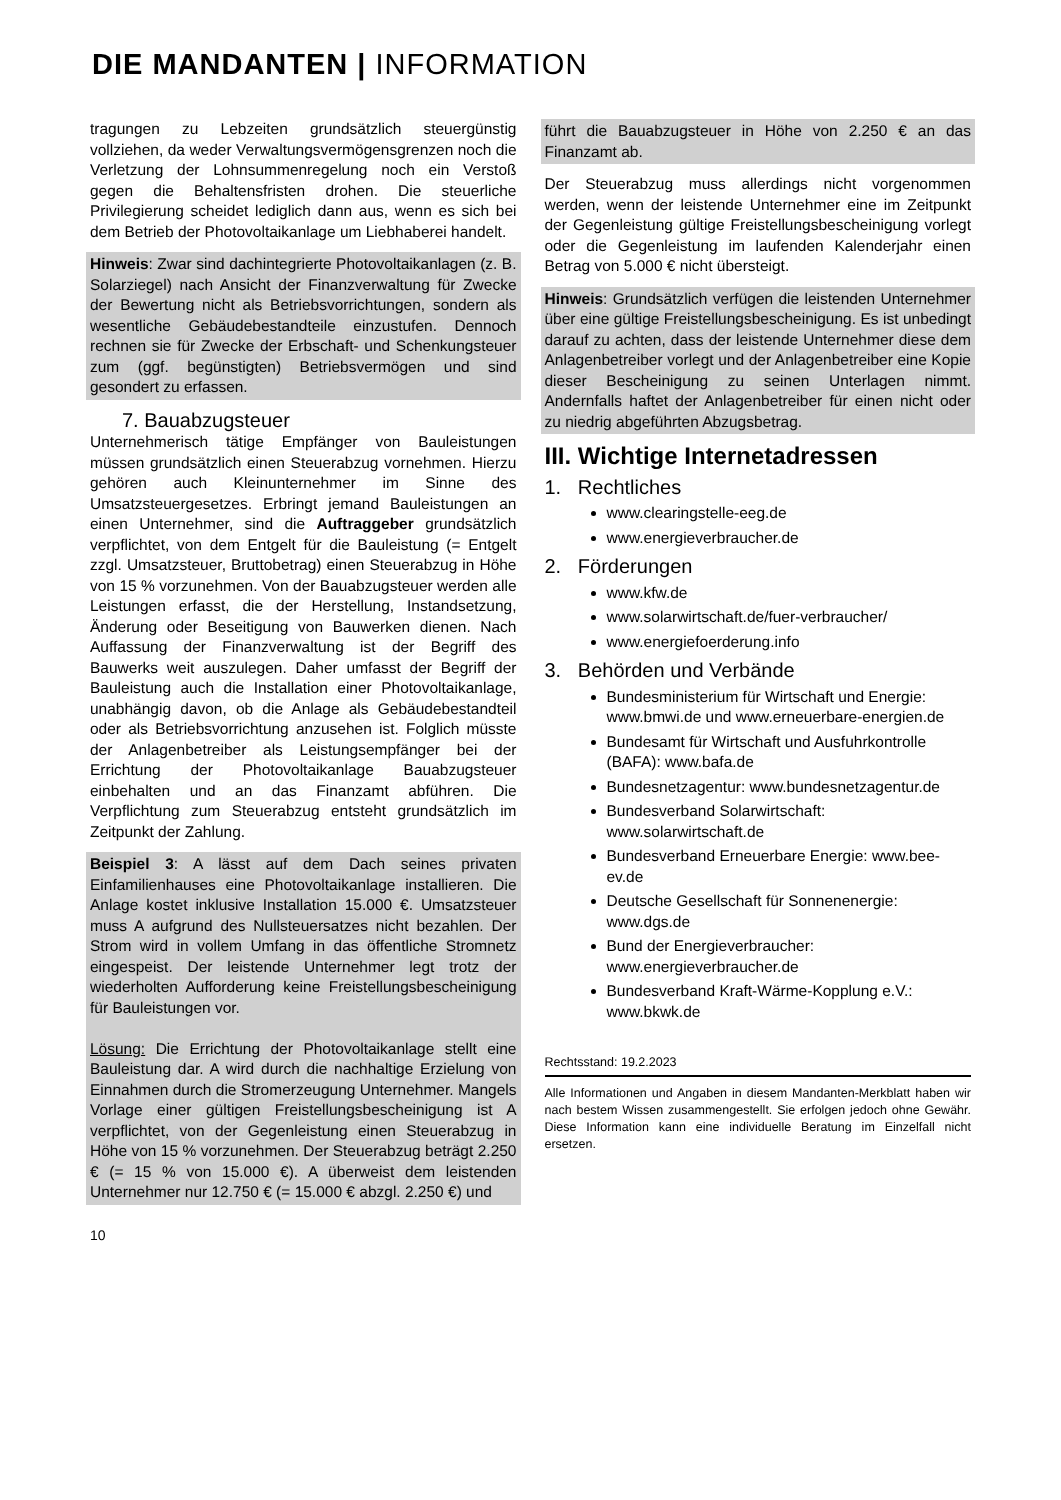DIE MANDANTEN | INFORMATION
tragungen zu Lebzeiten grundsätzlich steuergünstig vollziehen, da weder Verwaltungsvermögensgrenzen noch die Verletzung der Lohnsummenregelung noch ein Verstoß gegen die Behaltensfristen drohen. Die steuerliche Privilegierung scheidet lediglich dann aus, wenn es sich bei dem Betrieb der Photovoltaikanlage um Liebhaberei handelt.
Hinweis: Zwar sind dachintegrierte Photovoltaikanlagen (z. B. Solarziegel) nach Ansicht der Finanzverwaltung für Zwecke der Bewertung nicht als Betriebsvorrichtungen, sondern als wesentliche Gebäudebestandteile einzustufen. Dennoch rechnen sie für Zwecke der Erbschaft- und Schenkungsteuer zum (ggf. begünstigten) Betriebsvermögen und sind gesondert zu erfassen.
7. Bauabzugsteuer
Unternehmerisch tätige Empfänger von Bauleistungen müssen grundsätzlich einen Steuerabzug vornehmen. Hierzu gehören auch Kleinunternehmer im Sinne des Umsatzsteuergesetzes. Erbringt jemand Bauleistungen an einen Unternehmer, sind die Auftraggeber grundsätzlich verpflichtet, von dem Entgelt für die Bauleistung (= Entgelt zzgl. Umsatzsteuer, Bruttobetrag) einen Steuerabzug in Höhe von 15 % vorzunehmen. Von der Bauabzugsteuer werden alle Leistungen erfasst, die der Herstellung, Instandsetzung, Änderung oder Beseitigung von Bauwerken dienen. Nach Auffassung der Finanzverwaltung ist der Begriff des Bauwerks weit auszulegen. Daher umfasst der Begriff der Bauleistung auch die Installation einer Photovoltaikanlage, unabhängig davon, ob die Anlage als Gebäudebestandteil oder als Betriebsvorrichtung anzusehen ist. Folglich müsste der Anlagenbetreiber als Leistungsempfänger bei der Errichtung der Photovoltaikanlage Bauabzugsteuer einbehalten und an das Finanzamt abführen. Die Verpflichtung zum Steuerabzug entsteht grundsätzlich im Zeitpunkt der Zahlung.
Beispiel 3: A lässt auf dem Dach seines privaten Einfamilienhauses eine Photovoltaikanlage installieren. Die Anlage kostet inklusive Installation 15.000 €. Umsatzsteuer muss A aufgrund des Nullsteuersatzes nicht bezahlen. Der Strom wird in vollem Umfang in das öffentliche Stromnetz eingespeist. Der leistende Unternehmer legt trotz der wiederholten Aufforderung keine Freistellungsbescheinigung für Bauleistungen vor.
Lösung: Die Errichtung der Photovoltaikanlage stellt eine Bauleistung dar. A wird durch die nachhaltige Erzielung von Einnahmen durch die Stromerzeugung Unternehmer. Mangels Vorlage einer gültigen Freistellungsbescheinigung ist A verpflichtet, von der Gegenleistung einen Steuerabzug in Höhe von 15 % vorzunehmen. Der Steuerabzug beträgt 2.250 € (= 15 % von 15.000 €). A überweist dem leistenden Unternehmer nur 12.750 € (= 15.000 € abzgl. 2.250 €) und
10
führt die Bauabzugsteuer in Höhe von 2.250 € an das Finanzamt ab.
Der Steuerabzug muss allerdings nicht vorgenommen werden, wenn der leistende Unternehmer eine im Zeitpunkt der Gegenleistung gültige Freistellungsbescheinigung vorlegt oder die Gegenleistung im laufenden Kalenderjahr einen Betrag von 5.000 € nicht übersteigt.
Hinweis: Grundsätzlich verfügen die leistenden Unternehmer über eine gültige Freistellungsbescheinigung. Es ist unbedingt darauf zu achten, dass der leistende Unternehmer diese dem Anlagenbetreiber vorlegt und der Anlagenbetreiber eine Kopie dieser Bescheinigung zu seinen Unterlagen nimmt. Andernfalls haftet der Anlagenbetreiber für einen nicht oder zu niedrig abgeführten Abzugsbetrag.
III. Wichtige Internetadressen
1. Rechtliches
www.clearingstelle-eeg.de
www.energieverbraucher.de
2. Förderungen
www.kfw.de
www.solarwirtschaft.de/fuer-verbraucher/
www.energiefoerderung.info
3. Behörden und Verbände
Bundesministerium für Wirtschaft und Energie: www.bmwi.de und www.erneuerbare-energien.de
Bundesamt für Wirtschaft und Ausfuhrkontrolle (BAFA): www.bafa.de
Bundesnetzagentur: www.bundesnetzagentur.de
Bundesverband Solarwirtschaft: www.solarwirtschaft.de
Bundesverband Erneuerbare Energie: www.bee-ev.de
Deutsche Gesellschaft für Sonnenenergie: www.dgs.de
Bund der Energieverbraucher: www.energieverbraucher.de
Bundesverband Kraft-Wärme-Kopplung e.V.: www.bkwk.de
Rechtsstand: 19.2.2023
Alle Informationen und Angaben in diesem Mandanten-Merkblatt haben wir nach bestem Wissen zusammengestellt. Sie erfolgen jedoch ohne Gewähr. Diese Information kann eine individuelle Beratung im Einzelfall nicht ersetzen.